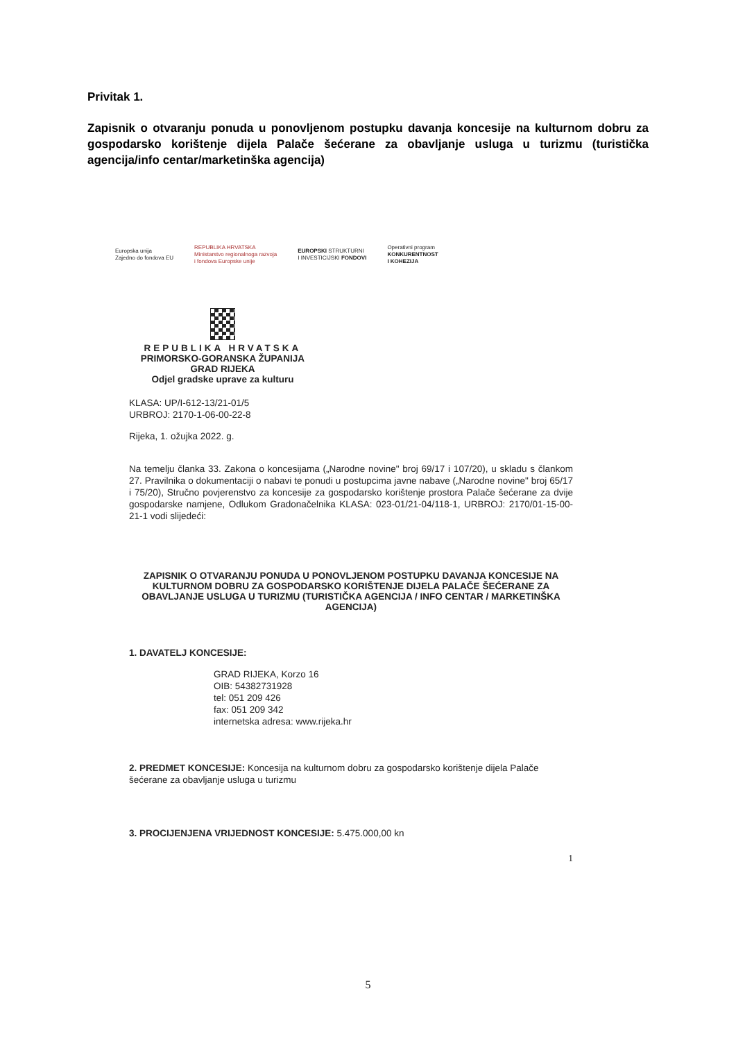Privitak 1.
Zapisnik o otvaranju ponuda u ponovljenom postupku davanja koncesije na kulturnom dobru za gospodarsko korištenje dijela Palače šećerane za obavljanje usluga u turizmu (turistička agencija/info centar/marketinška agencija)
Europska unija
Zajedno do fondova EU
REPUBLIKA HRVATSKA
Ministarstvo regionalnoga razvoja
i fondova Europske unije
EUROPSKI STRUKTURNI
I INVESTICIJSKI FONDOVI
Operativni program
KONKURENTNOST
I KOHEZIJA
REPUBLIKA HRVATSKA
PRIMORSKO-GORANSKA ŽUPANIJA
GRAD RIJEKA
Odjel gradske uprave za kulturu
KLASA: UP/I-612-13/21-01/5
URBROJ: 2170-1-06-00-22-8
Rijeka, 1. ožujka 2022. g.
Na temelju članka 33. Zakona o koncesijama („Narodne novine" broj 69/17 i 107/20), u skladu s člankom 27. Pravilnika o dokumentaciji o nabavi te ponudi u postupcima javne nabave („Narodne novine" broj 65/17 i 75/20), Stručno povjerenstvo za koncesije za gospodarsko korištenje prostora Palače šećerane za dvije gospodarske namjene, Odlukom Gradonačelnika KLASA: 023-01/21-04/118-1, URBROJ: 2170/01-15-00-21-1 vodi slijedeći:
ZAPISNIK O OTVARANJU PONUDA U PONOVLJENOM POSTUPKU DAVANJA KONCESIJE NA KULTURNOM DOBRU ZA GOSPODARSKO KORIŠTENJE DIJELA PALAČE ŠEĆERANE ZA OBAVLJANJE USLUGA U TURIZMU (TURISTIČKA AGENCIJA / INFO CENTAR / MARKETINŠKA AGENCIJA)
1. DAVATELJ KONCESIJE:
GRAD RIJEKA, Korzo 16
OIB: 54382731928
tel: 051 209 426
fax: 051 209 342
internetska adresa: www.rijeka.hr
2. PREDMET KONCESIJE: Koncesija na kulturnom dobru za gospodarsko korištenje dijela Palače šećerane za obavljanje usluga u turizmu
3. PROCIJENJENA VRIJEDNOST KONCESIJE: 5.475.000,00 kn
1
5